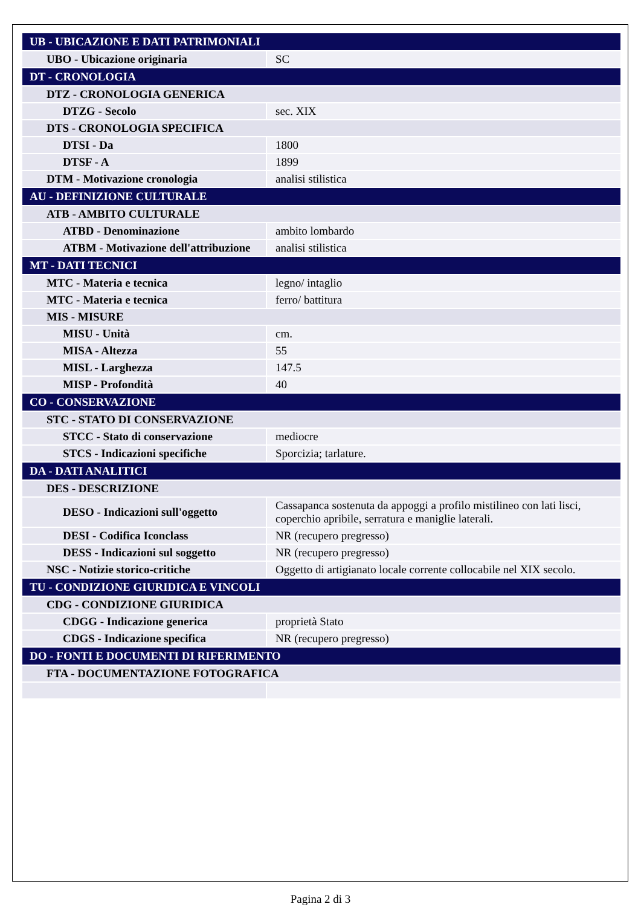| UB - UBICAZIONE E DATI PATRIMONIALI | |
| UBO - Ubicazione originaria | SC |
| DT - CRONOLOGIA | |
| DTZ - CRONOLOGIA GENERICA | |
| DTZG - Secolo | sec. XIX |
| DTS - CRONOLOGIA SPECIFICA | |
| DTSI - Da | 1800 |
| DTSF - A | 1899 |
| DTM - Motivazione cronologia | analisi stilistica |
| AU - DEFINIZIONE CULTURALE | |
| ATB - AMBITO CULTURALE | |
| ATBD - Denominazione | ambito lombardo |
| ATBM - Motivazione dell'attribuzione | analisi stilistica |
| MT - DATI TECNICI | |
| MTC - Materia e tecnica | legno/ intaglio |
| MTC - Materia e tecnica | ferro/ battitura |
| MIS - MISURE | |
| MISU - Unità | cm. |
| MISA - Altezza | 55 |
| MISL - Larghezza | 147.5 |
| MISP - Profondità | 40 |
| CO - CONSERVAZIONE | |
| STC - STATO DI CONSERVAZIONE | |
| STCC - Stato di conservazione | mediocre |
| STCS - Indicazioni specifiche | Sporcizia; tarlature. |
| DA - DATI ANALITICI | |
| DES - DESCRIZIONE | |
| DESO - Indicazioni sull'oggetto | Cassapanca sostenuta da appoggi a profilo mistilineo con lati lisci, coperchio apribile, serratura e maniglie laterali. |
| DESI - Codifica Iconclass | NR (recupero pregresso) |
| DESS - Indicazioni sul soggetto | NR (recupero pregresso) |
| NSC - Notizie storico-critiche | Oggetto di artigianato locale corrente collocabile nel XIX secolo. |
| TU - CONDIZIONE GIURIDICA E VINCOLI | |
| CDG - CONDIZIONE GIURIDICA | |
| CDGG - Indicazione generica | proprietà Stato |
| CDGS - Indicazione specifica | NR (recupero pregresso) |
| DO - FONTI E DOCUMENTI DI RIFERIMENTO | |
| FTA - DOCUMENTAZIONE FOTOGRAFICA | |
Pagina 2 di 3